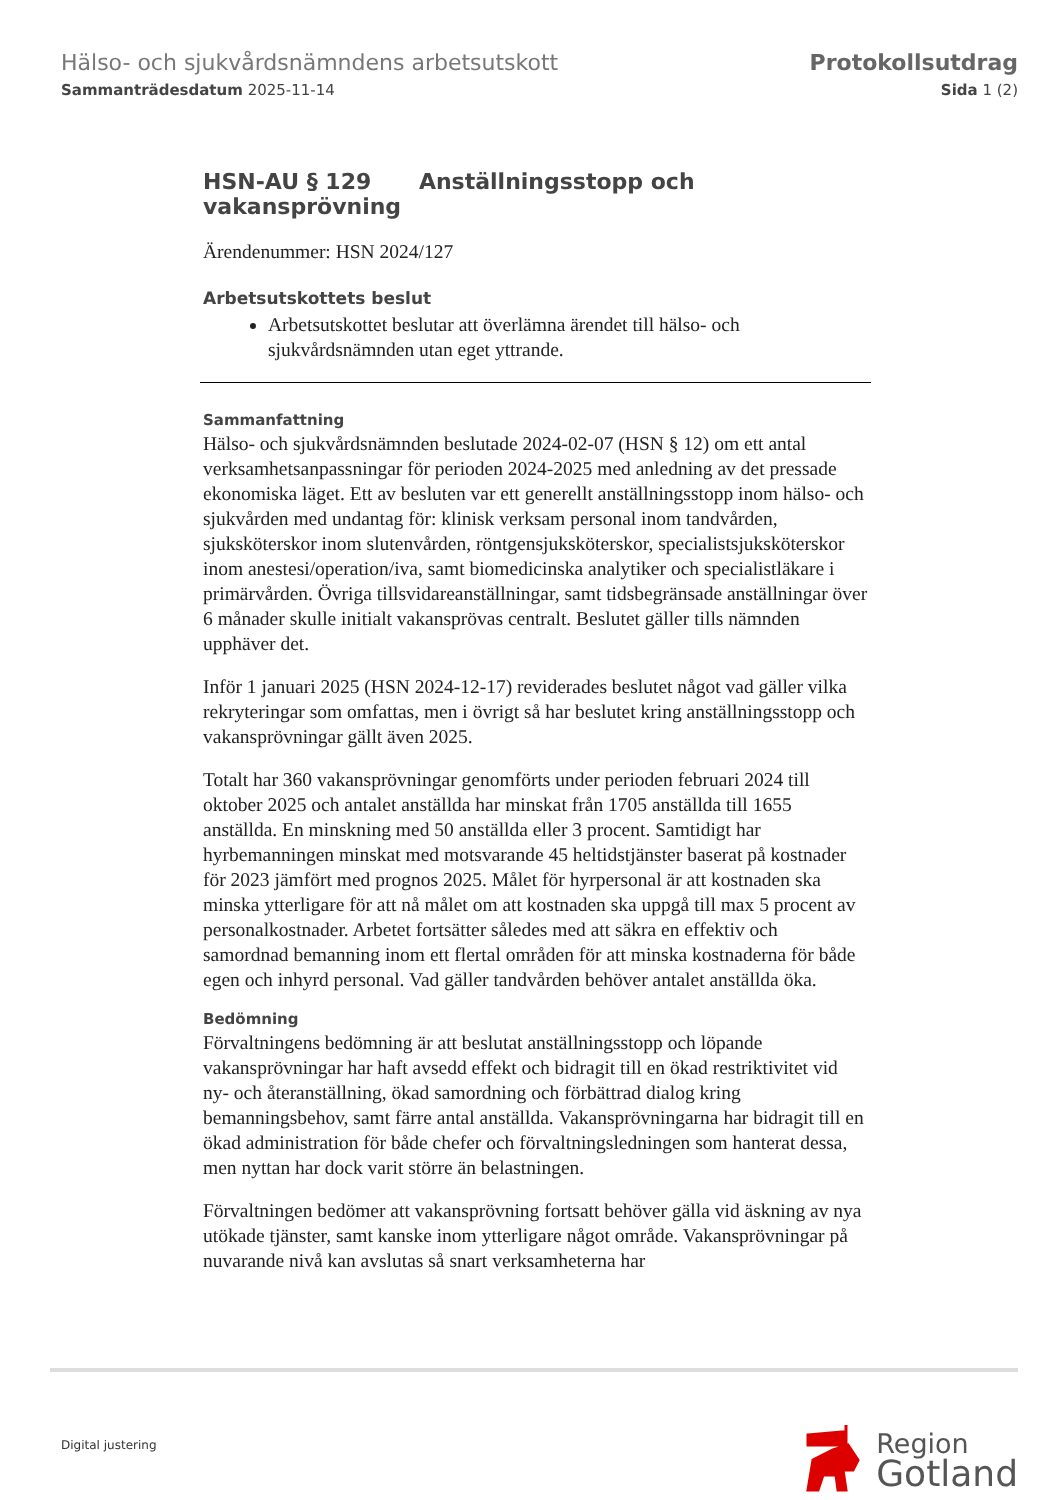Hälso- och sjukvårdsnämndens arbetsutskott
Sammanträdesdatum 2025-11-14
Protokollsutdrag
Sida 1 (2)
HSN-AU § 129 Anställningsstopp och vakansprövning
Ärendenummer: HSN 2024/127
Arbetsutskottets beslut
Arbetsutskottet beslutar att överlämna ärendet till hälso- och sjukvårdsnämnden utan eget yttrande.
Sammanfattning
Hälso- och sjukvårdsnämnden beslutade 2024-02-07 (HSN § 12) om ett antal verksamhetsanpassningar för perioden 2024-2025 med anledning av det pressade ekonomiska läget. Ett av besluten var ett generellt anställningsstopp inom hälso- och sjukvården med undantag för: klinisk verksam personal inom tandvården, sjuksköterskor inom slutenvården, röntgensjuksköterskor, specialistsjuksköterskor inom anestesi/operation/iva, samt biomedicinska analytiker och specialistläkare i primärvården. Övriga tillsvidareanställningar, samt tidsbegränsade anställningar över 6 månader skulle initialt vakansprövas centralt. Beslutet gäller tills nämnden upphäver det.
Inför 1 januari 2025 (HSN 2024-12-17) reviderades beslutet något vad gäller vilka rekryteringar som omfattas, men i övrigt så har beslutet kring anställningsstopp och vakansprövningar gällt även 2025.
Totalt har 360 vakansprövningar genomförts under perioden februari 2024 till oktober 2025 och antalet anställda har minskat från 1705 anställda till 1655 anställda. En minskning med 50 anställda eller 3 procent. Samtidigt har hyrbemanningen minskat med motsvarande 45 heltidstjänster baserat på kostnader för 2023 jämfört med prognos 2025. Målet för hyrpersonal är att kostnaden ska minska ytterligare för att nå målet om att kostnaden ska uppgå till max 5 procent av personalkostnader. Arbetet fortsätter således med att säkra en effektiv och samordnad bemanning inom ett flertal områden för att minska kostnaderna för både egen och inhyrd personal. Vad gäller tandvården behöver antalet anställda öka.
Bedömning
Förvaltningens bedömning är att beslutat anställningsstopp och löpande vakansprövningar har haft avsedd effekt och bidragit till en ökad restriktivitet vid ny- och återanställning, ökad samordning och förbättrad dialog kring bemanningsbehov, samt färre antal anställda. Vakansprövningarna har bidragit till en ökad administration för både chefer och förvaltningsledningen som hanterat dessa, men nyttan har dock varit större än belastningen.
Förvaltningen bedömer att vakansprövning fortsatt behöver gälla vid äskning av nya utökade tjänster, samt kanske inom ytterligare något område. Vakansprövningar på nuvarande nivå kan avslutas så snart verksamheterna har
Digital justering
Region
Gotland